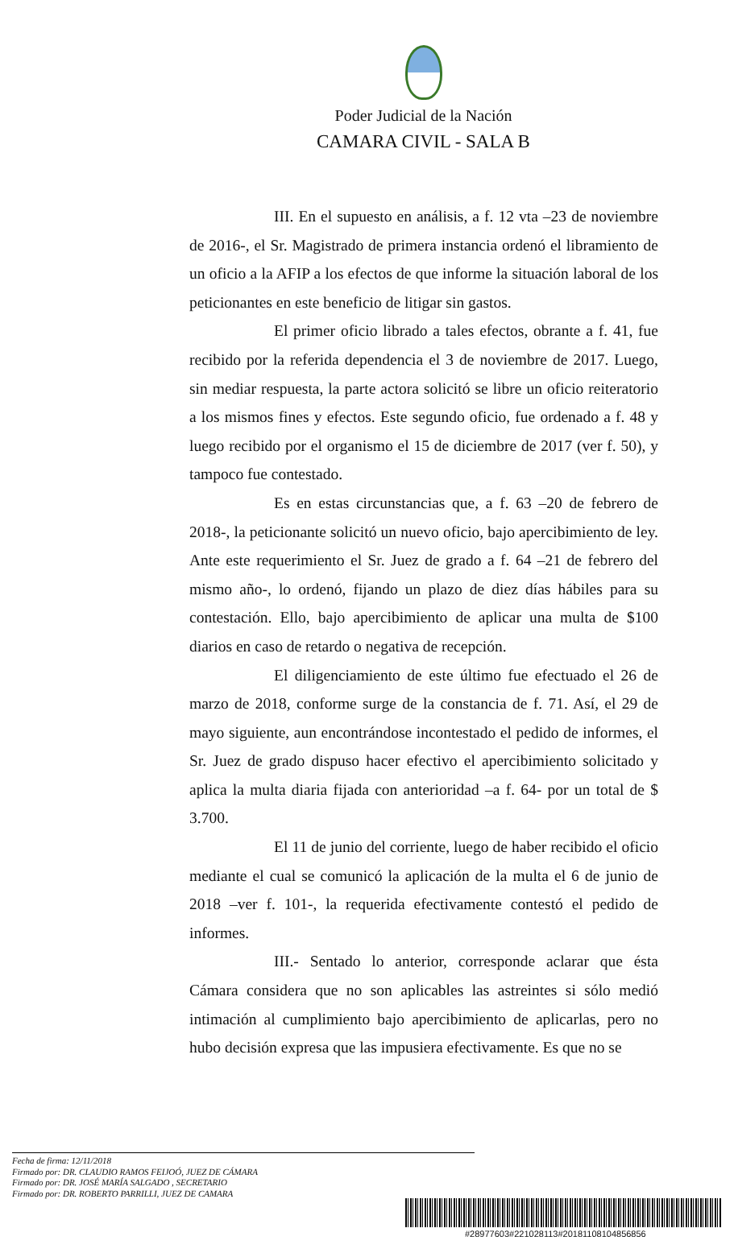Poder Judicial de la Nación
CAMARA CIVIL - SALA B
III. En el supuesto en análisis, a f. 12 vta –23 de noviembre de 2016-, el Sr. Magistrado de primera instancia ordenó el libramiento de un oficio a la AFIP a los efectos de que informe la situación laboral de los peticionantes en este beneficio de litigar sin gastos.
El primer oficio librado a tales efectos, obrante a f. 41, fue recibido por la referida dependencia el 3 de noviembre de 2017. Luego, sin mediar respuesta, la parte actora solicitó se libre un oficio reiteratorio a los mismos fines y efectos. Este segundo oficio, fue ordenado a f. 48 y luego recibido por el organismo el 15 de diciembre de 2017 (ver f. 50), y tampoco fue contestado.
Es en estas circunstancias que, a f. 63 –20 de febrero de 2018-, la peticionante solicitó un nuevo oficio, bajo apercibimiento de ley. Ante este requerimiento el Sr. Juez de grado a f. 64 –21 de febrero del mismo año-, lo ordenó, fijando un plazo de diez días hábiles para su contestación. Ello, bajo apercibimiento de aplicar una multa de $100 diarios en caso de retardo o negativa de recepción.
El diligenciamiento de este último fue efectuado el 26 de marzo de 2018, conforme surge de la constancia de f. 71. Así, el 29 de mayo siguiente, aun encontrándose incontestado el pedido de informes, el Sr. Juez de grado dispuso hacer efectivo el apercibimiento solicitado y aplica la multa diaria fijada con anterioridad –a f. 64- por un total de $ 3.700.
El 11 de junio del corriente, luego de haber recibido el oficio mediante el cual se comunicó la aplicación de la multa el 6 de junio de 2018 –ver f. 101-, la requerida efectivamente contestó el pedido de informes.
III.- Sentado lo anterior, corresponde aclarar que ésta Cámara considera que no son aplicables las astreintes si sólo medió intimación al cumplimiento bajo apercibimiento de aplicarlas, pero no hubo decisión expresa que las impusiera efectivamente. Es que no se
Fecha de firma: 12/11/2018
Firmado por: DR. CLAUDIO RAMOS FEIJOÓ, JUEZ DE CÁMARA
Firmado por: DR. JOSÉ MARÍA SALGADO , SECRETARIO
Firmado por: DR. ROBERTO PARRILLI, JUEZ DE CAMARA
#28977603#221028113#20181108104856856